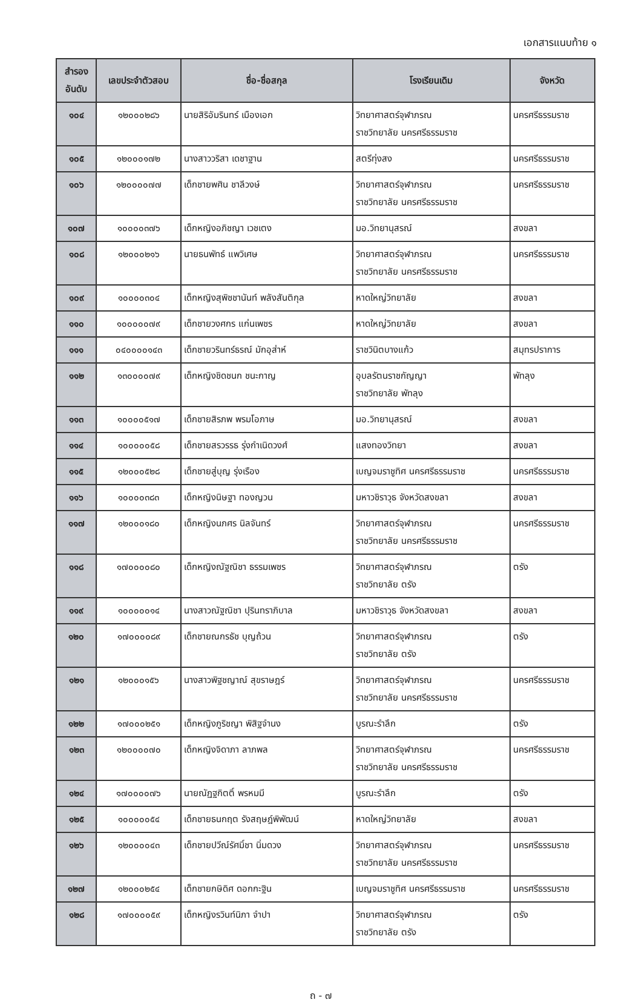เอกสารแนบท้าย ๑
| สำรอง อันดับ | เลขประจำตัวสอบ | ชื่อ-ชื่อสกุล | โรงเรียนเดิม | จังหวัด |
| --- | --- | --- | --- | --- |
| ๑๐๔ | ๑๒๐๐๐๒๘๖ | นายสิริอัมรินทร์ เมืองเอก | วิทยาศาสตร์จุฬาภรณ ราชวิทยาลัย นครศรีธรรมราช | นครศรีธรรมราช |
| ๑๐๕ | ๑๒๐๐๐๑๗๒ | นางสาววริสา เดชาฐาน | สตรีทุ่งสง | นครศรีธรรมราช |
| ๑๐๖ | ๑๒๐๐๐๐๗๗ | เด็กชายพศิน ชาลีวงษ์ | วิทยาศาสตร์จุฬาภรณ ราชวิทยาลัย นครศรีธรรมราช | นครศรีธรรมราช |
| ๑๐๗ | ๑๐๐๐๐๓๗๖ | เด็กหญิงอภิชญา เวชเตง | มอ.วิทยานุสรณ์ | สงขลา |
| ๑๐๘ | ๑๒๐๐๐๒๑๖ | นายธนพัทธ์ แพวิเศษ | วิทยาศาสตร์จุฬาภรณ ราชวิทยาลัย นครศรีธรรมราช | นครศรีธรรมราช |
| ๑๐๙ | ๑๐๐๐๐๓๐๔ | เด็กหญิงสุพิชชานันท์ พลังสันติกุล | หาดใหญ่วิทยาลัย | สงขลา |
| ๑๑๐ | ๑๐๐๐๐๐๗๙ | เด็กชายวงศกร แก่นเพชร | หาดใหญ่วิทยาลัย | สงขลา |
| ๑๑๑ | ๐๔๐๐๐๐๑๔๓ | เด็กชายวรินทร์ธรณ์ มักอุส่าห์ | ราชวินิตบางแก้ว | สมุทรปราการ |
| ๑๑๒ | ๑๓๐๐๐๐๗๙ | เด็กหญิงชิดชนก ชนะกาญ | อุบลรัตนราชกัญญา ราชวิทยาลัย พัทลุง | พัทลุง |
| ๑๑๓ | ๑๐๐๐๐๕๑๗ | เด็กชายสิรภพ พรมโอภาษ | มอ.วิทยานุสรณ์ | สงขลา |
| ๑๑๔ | ๑๐๐๐๐๐๕๘ | เด็กชายสรวรรธ รุ่งกำเนิดวงศ์ | แสงทองวิทยา | สงขลา |
| ๑๑๕ | ๑๒๐๐๐๕๒๘ | เด็กชายสู่บุญ รุ่งเรือง | เบญจมราชูทิศ นครศรีธรรมราช | นครศรีธรรมราช |
| ๑๑๖ | ๑๐๐๐๐๓๘๓ | เด็กหญิงนิษฐา ทองญวน | มหาวชิราวุธ จังหวัดสงขลา | สงขลา |
| ๑๑๗ | ๑๒๐๐๐๑๘๐ | เด็กหญิงนภศร นิลจันทร์ | วิทยาศาสตร์จุฬาภรณ ราชวิทยาลัย นครศรีธรรมราช | นครศรีธรรมราช |
| ๑๑๘ | ๑๗๐๐๐๐๘๐ | เด็กหญิงณัฐณิชา ธรรมเพชร | วิทยาศาสตร์จุฬาภรณ ราชวิทยาลัย ตรัง | ตรัง |
| ๑๑๙ | ๑๐๐๐๐๐๑๔ | นางสาวณัฐณิชา ปุรินทราภิบาล | มหาวชิราวุธ จังหวัดสงขลา | สงขลา |
| ๑๒๐ | ๑๗๐๐๐๐๘๙ | เด็กชายณกรธัช บุญถ้วน | วิทยาศาสตร์จุฬาภรณ ราชวิทยาลัย ตรัง | ตรัง |
| ๑๒๑ | ๑๒๐๐๐๑๕๖ | นางสาวพิฐชญาณ์ สุขราษฎร์ | วิทยาศาสตร์จุฬาภรณ ราชวิทยาลัย นครศรีธรรมราช | นครศรีธรรมราช |
| ๑๒๒ | ๑๗๐๐๐๒๕๑ | เด็กหญิงภูริชญา พิสิฐจำนง | บูรณะรำลึก | ตรัง |
| ๑๒๓ | ๑๒๐๐๐๐๗๐ | เด็กหญิงจิดาภา ลาภพล | วิทยาศาสตร์จุฬาภรณ ราชวิทยาลัย นครศรีธรรมราช | นครศรีธรรมราช |
| ๑๒๔ | ๑๗๐๐๐๐๗๖ | นายณัฏฐกิตติ์ พรหมมี | บูรณะรำลึก | ตรัง |
| ๑๒๕ | ๑๐๐๐๐๐๕๔ | เด็กชายธนกฤต รังสฤษฎ์พิพัฒน์ | หาดใหญ่วิทยาลัย | สงขลา |
| ๑๒๖ | ๑๒๐๐๐๐๔๓ | เด็กชายปวีณ์รัศมิ์ชา นิ่มดวง | วิทยาศาสตร์จุฬาภรณ ราชวิทยาลัย นครศรีธรรมราช | นครศรีธรรมราช |
| ๑๒๗ | ๑๒๐๐๐๒๕๔ | เด็กชายกษิดิศ ดอกกะฐิน | เบญจมราชูทิศ นครศรีธรรมราช | นครศรีธรรมราช |
| ๑๒๘ | ๑๗๐๐๐๐๕๙ | เด็กหญิงรวินท์นิภา จำปา | วิทยาศาสตร์จุฬาภรณ ราชวิทยาลัย ตรัง | ตรัง |
ถ - ๗